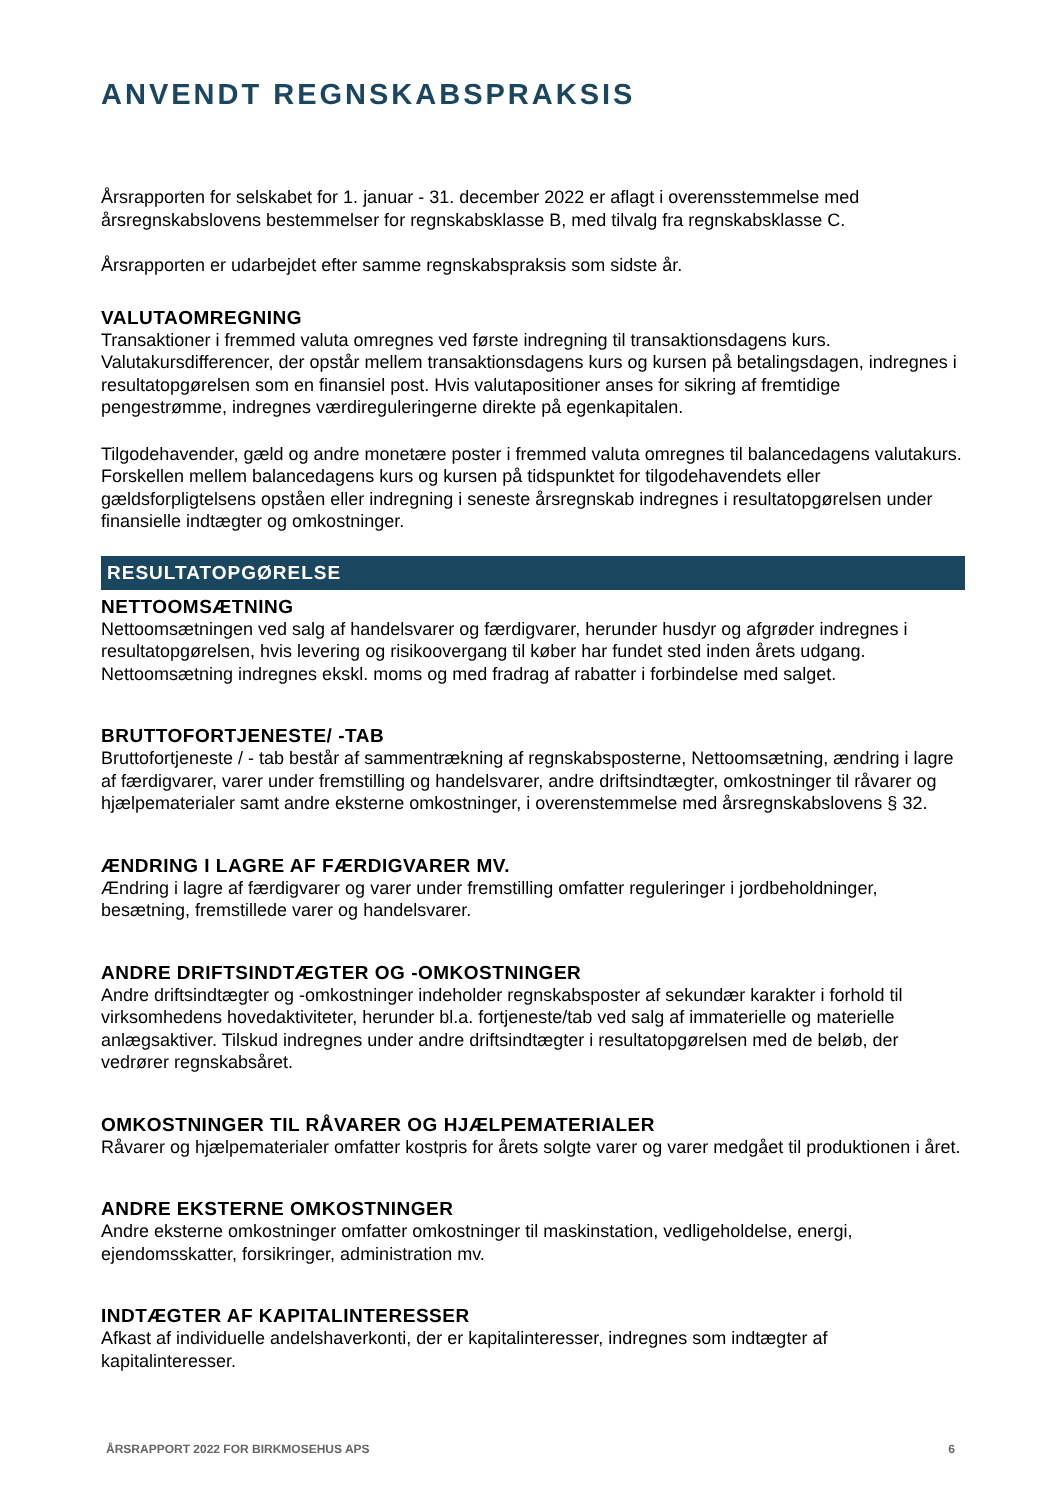ANVENDT REGNSKABSPRAKSIS
Årsrapporten for selskabet for 1. januar - 31. december 2022 er aflagt i overensstemmelse med årsregnskabslovens bestemmelser for regnskabsklasse B, med tilvalg fra regnskabsklasse C.
Årsrapporten er udarbejdet efter samme regnskabspraksis som sidste år.
VALUTAOMREGNING
Transaktioner i fremmed valuta omregnes ved første indregning til transaktionsdagens kurs. Valutakursdifferencer, der opstår mellem transaktionsdagens kurs og kursen på betalingsdagen, indregnes i resultatopgørelsen som en finansiel post. Hvis valutapositioner anses for sikring af fremtidige pengestrømme, indregnes værdireguleringerne direkte på egenkapitalen.
Tilgodehavender, gæld og andre monetære poster i fremmed valuta omregnes til balancedagens valutakurs. Forskellen mellem balancedagens kurs og kursen på tidspunktet for tilgodehavendets eller gældsforpligtelsens opståen eller indregning i seneste årsregnskab indregnes i resultatopgørelsen under finansielle indtægter og omkostninger.
RESULTATOPGØRELSE
NETTOOMSÆTNING
Nettoomsætningen ved salg af handelsvarer og færdigvarer, herunder husdyr og afgrøder indregnes i resultatopgørelsen, hvis levering og risikoovergang til køber har fundet sted inden årets udgang. Nettoomsætning indregnes ekskl. moms og med fradrag af rabatter i forbindelse med salget.
BRUTTOFORTJENESTE/ -TAB
Bruttofortjeneste / - tab består af sammentrækning af regnskabsposterne, Nettoomsætning, ændring i lagre af færdigvarer, varer under fremstilling og handelsvarer, andre driftsindtægter, omkostninger til råvarer og hjælpematerialer samt andre eksterne omkostninger, i overenstemmelse med årsregnskabslovens § 32.
ÆNDRING I LAGRE AF FÆRDIGVARER MV.
Ændring i lagre af færdigvarer og varer under fremstilling omfatter reguleringer i jordbeholdninger, besætning, fremstillede varer og handelsvarer.
ANDRE DRIFTSINDTÆGTER OG -OMKOSTNINGER
Andre driftsindtægter og -omkostninger indeholder regnskabsposter af sekundær karakter i forhold til virksomhedens hovedaktiviteter, herunder bl.a. fortjeneste/tab ved salg af immaterielle og materielle anlægsaktiver. Tilskud indregnes under andre driftsindtægter i resultatopgørelsen med de beløb, der vedrører regnskabsåret.
OMKOSTNINGER TIL RÅVARER OG HJÆLPEMATERIALER
Råvarer og hjælpematerialer omfatter kostpris for årets solgte varer og varer medgået til produktionen i året.
ANDRE EKSTERNE OMKOSTNINGER
Andre eksterne omkostninger omfatter omkostninger til maskinstation, vedligeholdelse, energi, ejendomsskatter, forsikringer, administration mv.
INDTÆGTER AF KAPITALINTERESSER
Afkast af individuelle andelshaverkonti, der er kapitalinteresser, indregnes som indtægter af kapitalinteresser.
ÅRSRAPPORT 2022 FOR BIRKMOSEHUS APS 6